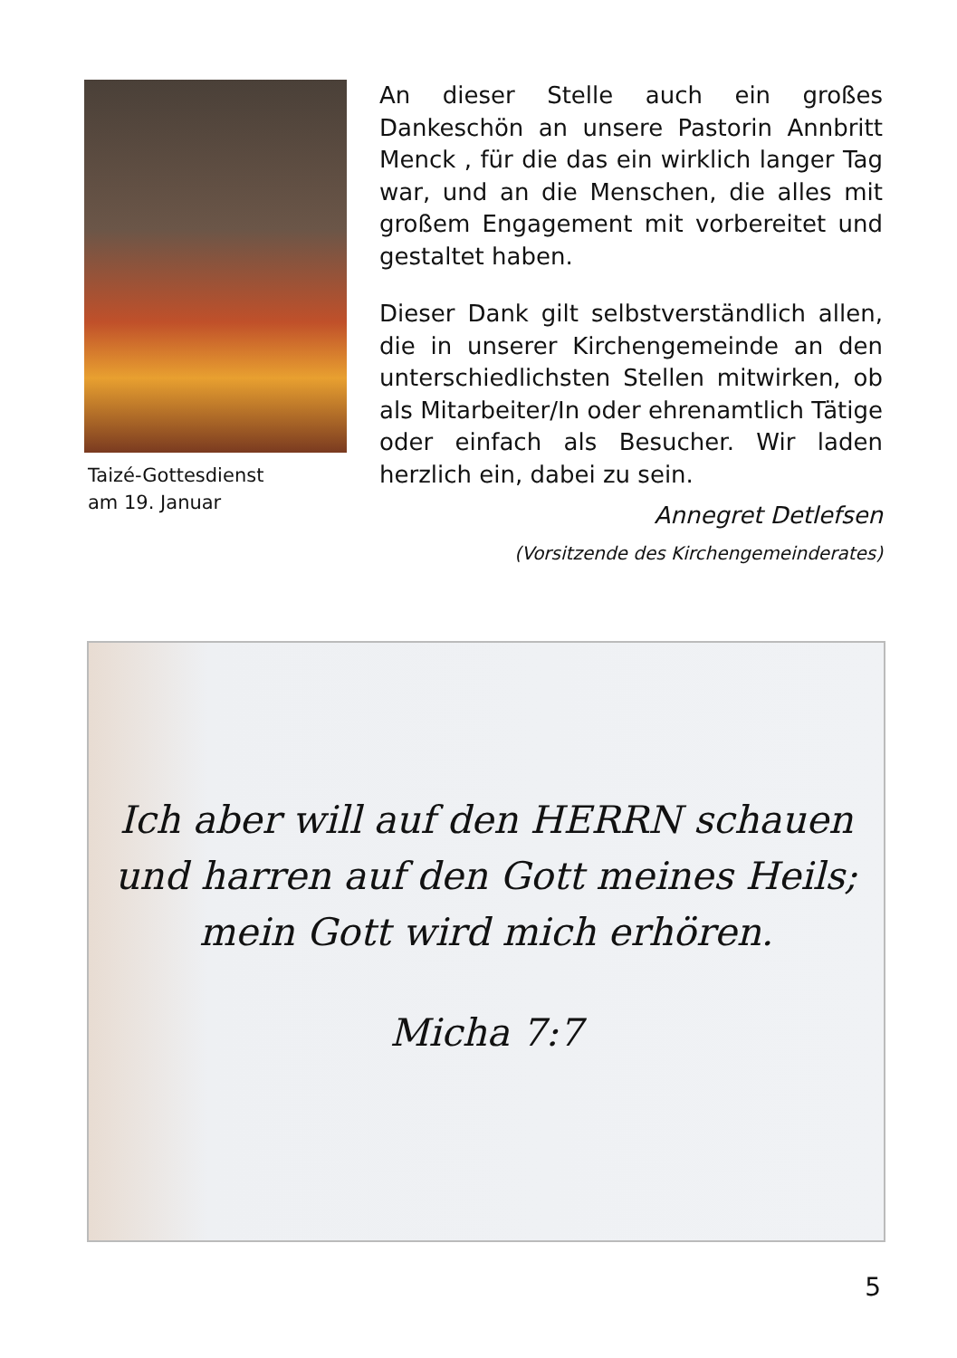Taizé-Gottesdienst
am 19. Januar
An dieser Stelle auch ein großes Dankeschön an unsere Pastorin Annbritt Menck , für die das ein wirklich langer Tag war, und an die Menschen, die alles mit großem Engagement mit vorbereitet und gestaltet haben.
Dieser Dank gilt selbstverständlich allen, die in unserer Kirchengemeinde an den unterschiedlichsten Stellen mitwirken, ob als Mitarbeiter/In oder ehrenamtlich Tätige oder einfach als Besucher. Wir laden herzlich ein, dabei zu sein.
Annegret Detlefsen
(Vorsitzende des Kirchengemeinderates)
Ich aber will auf den HERRN schauen
und harren auf den Gott meines Heils;
mein Gott wird mich erhören.
Micha 7:7
5